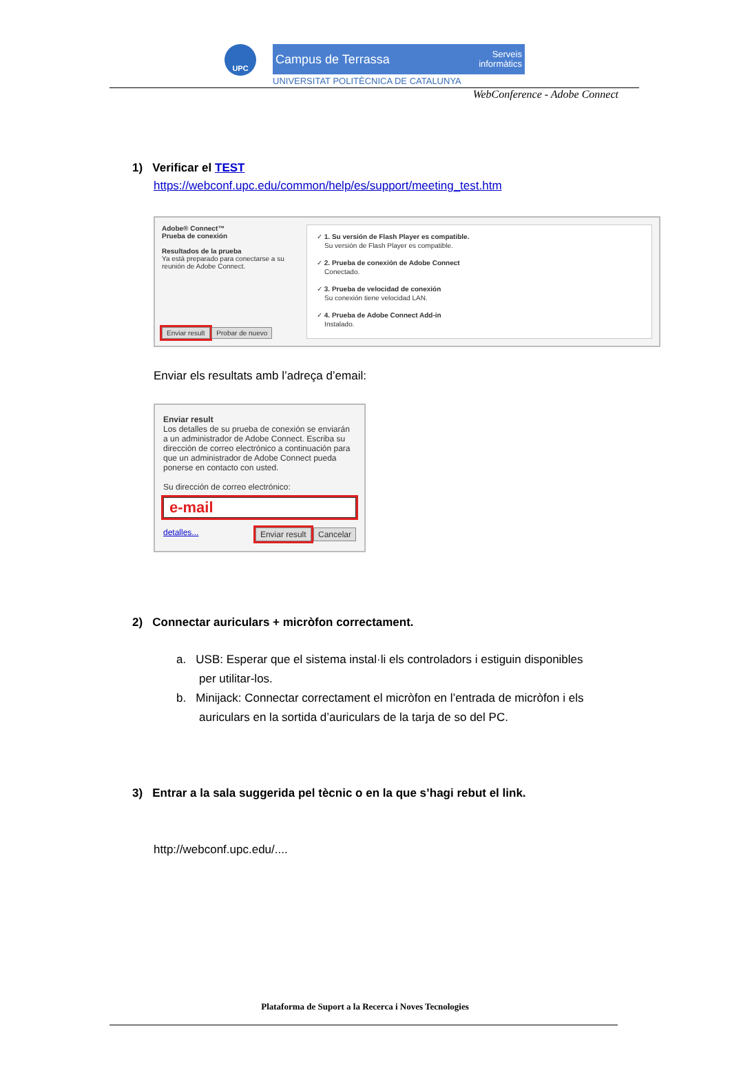UPC
Campus de Terrassa Serveis
informàtics
UNIVERSITAT POLITÈCNICA DE CATALUNYA
WebConference - Adobe Connect
1) Verificar el TEST
https://webconf.upc.edu/common/help/es/support/meeting_test.htm
Adobe® Connect™
Prueba de conexión
Resultados de la prueba
Ya está preparado para conectarse a su reunión de Adobe Connect.
Enviar result Probar de nuevo
✓ 1. Su versión de Flash Player es compatible.
Su versión de Flash Player es compatible.
✓ 2. Prueba de conexión de Adobe Connect
Conectado.
✓ 3. Prueba de velocidad de conexión
Su conexión tiene velocidad LAN.
✓ 4. Prueba de Adobe Connect Add-in
Instalado.
Enviar els resultats amb l’adreça d’email:
Enviar result
Los detalles de su prueba de conexión se enviarán a un administrador de Adobe Connect. Escriba su dirección de correo electrónico a continuación para que un administrador de Adobe Connect pueda ponerse en contacto con usted.
Su dirección de correo electrónico:
e-mail
detalles... Enviar result Cancelar
2) Connectar auriculars + micròfon correctament.
a. USB: Esperar que el sistema instal·li els controladors i estiguin disponibles
per utilitar-los.
b. Minijack: Connectar correctament el micròfon en l’entrada de micròfon i els
auriculars en la sortida d’auriculars de la tarja de so del PC.
3) Entrar a la sala suggerida pel tècnic o en la que s’hagi rebut el link.
http://webconf.upc.edu/....
Plataforma de Suport a la Recerca i Noves Tecnologies